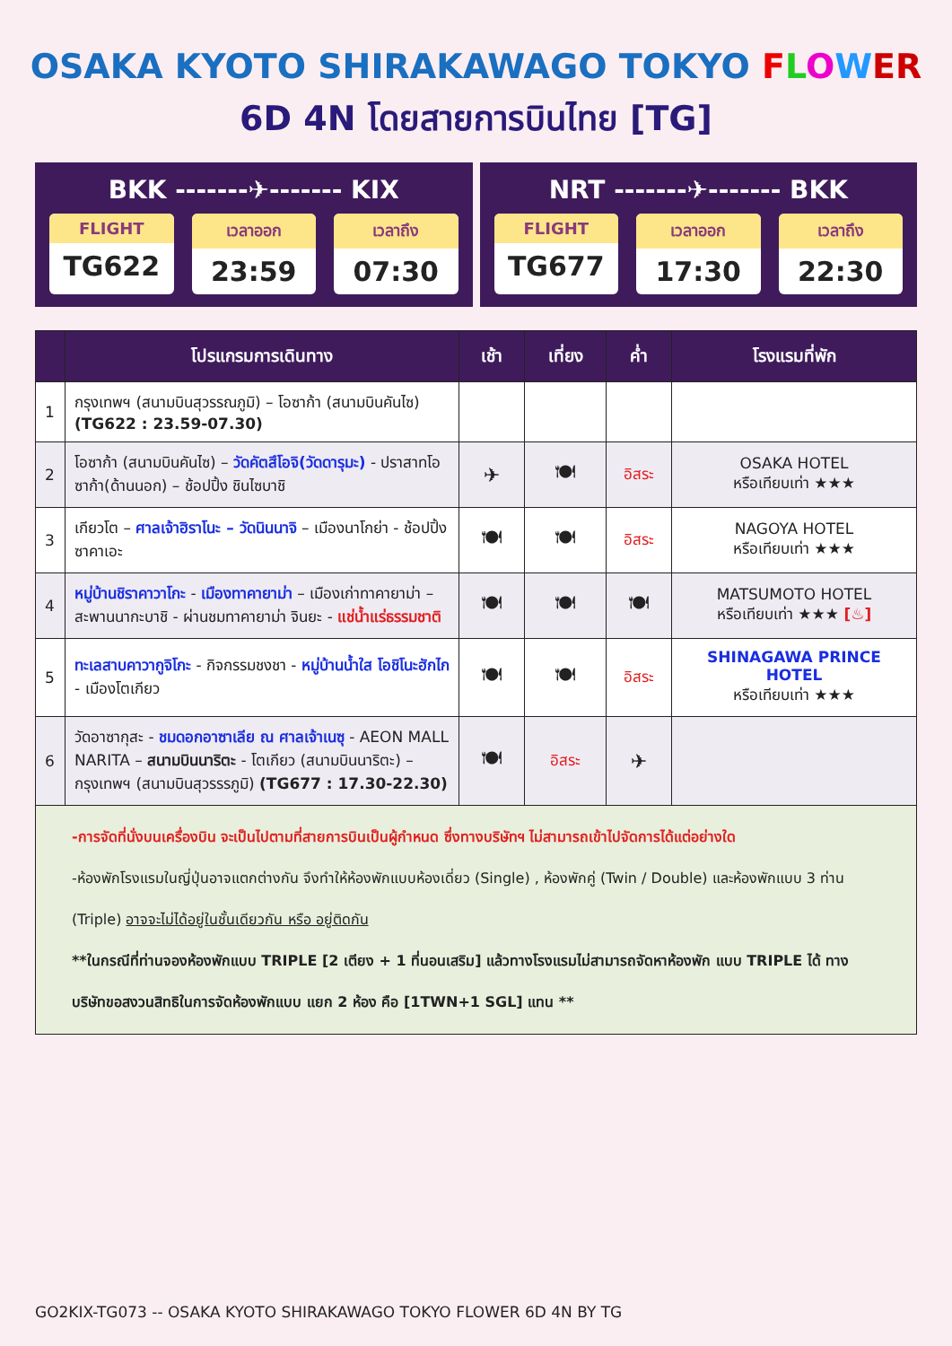OSAKA KYOTO SHIRAKAWAGO TOKYO FLOWER
6D 4N โดยสายการบินไทย [TG]
BKK -------✈------- KIX
FLIGHT
TG622
เวลาออก
23:59
เวลาถึง
07:30
NRT -------✈------- BKK
FLIGHT
TG677
เวลาออก
17:30
เวลาถึง
22:30
| | โปรแกรมการเดินทาง | เช้า | เที่ยง | ค่ำ | โรงแรมที่พัก |
| --- | --- | --- | --- | --- | --- |
| 1 | กรุงเทพฯ (สนามบินสุวรรณภูมิ) – โอซาก้า (สนามบินคันไซ) (TG622 : 23.59-07.30) | | | | |
| 2 | โอซาก้า (สนามบินคันไซ) – วัดคัตสึโอจิ(วัดดารุมะ) - ปราสาทโอซาก้า(ด้านนอก) – ช้อปปิ้ง ชินไซบาชิ | ✈ | 🍽 | อิสระ | OSAKA HOTEL หรือเทียบเท่า ★★★ |
| 3 | เกียวโต – ศาลเจ้าฮิราโนะ – วัดนินนาจิ – เมืองนาโกย่า - ช้อปปิ้งซาคาเอะ | 🍽 | 🍽 | อิสระ | NAGOYA HOTEL หรือเทียบเท่า ★★★ |
| 4 | หมู่บ้านชิราคาวาโกะ - เมืองทาคายาม่า – เมืองเก่าทาคายาม่า – สะพานนากะบาชิ - ผ่านชมทาคายาม่า จินยะ - แช่น้ำแร่ธรรมชาติ | 🍽 | 🍽 | 🍽 | MATSUMOTO HOTEL หรือเทียบเท่า ★★★ [♨] |
| 5 | ทะเลสาบคาวากูจิโกะ - กิจกรรมชงชา - หมู่บ้านน้ำใส โอชิโนะฮักไก - เมืองโตเกียว | 🍽 | 🍽 | อิสระ | SHINAGAWA PRINCE HOTEL หรือเทียบเท่า ★★★ |
| 6 | วัดอาซากุสะ - ชมดอกอาซาเลีย ณ ศาลเจ้าเนซุ - AEON MALL NARITA – สนามบินนาริตะ - โตเกียว (สนามบินนาริตะ) – กรุงเทพฯ (สนามบินสุวรรรภูมิ) (TG677 : 17.30-22.30) | 🍽 | อิสระ | ✈ | |
-การจัดที่นั่งบนเครื่องบิน จะเป็นไปตามที่สายการบินเป็นผู้กำหนด ซึ่งทางบริษัทฯ ไม่สามารถเข้าไปจัดการได้แต่อย่างใด
-ห้องพักโรงแรมในญี่ปุ่นอาจแตกต่างกัน จึงทำให้ห้องพักแบบห้องเดี่ยว (Single) , ห้องพักคู่ (Twin / Double) และห้องพักแบบ 3 ท่าน (Triple) อาจจะไม่ได้อยู่ในชั้นเดียวกัน หรือ อยู่ติดกัน
**ในกรณีที่ท่านจองห้องพักแบบ TRIPLE [2 เตียง + 1 ที่นอนเสริม] แล้วทางโรงแรมไม่สามารถจัดหาห้องพัก แบบ TRIPLE ได้ ทางบริษัทขอสงวนสิทธิในการจัดห้องพักแบบ แยก 2 ห้อง คือ [1TWN+1 SGL] แทน **
GO2KIX-TG073 -- OSAKA KYOTO SHIRAKAWAGO TOKYO FLOWER 6D 4N BY TG